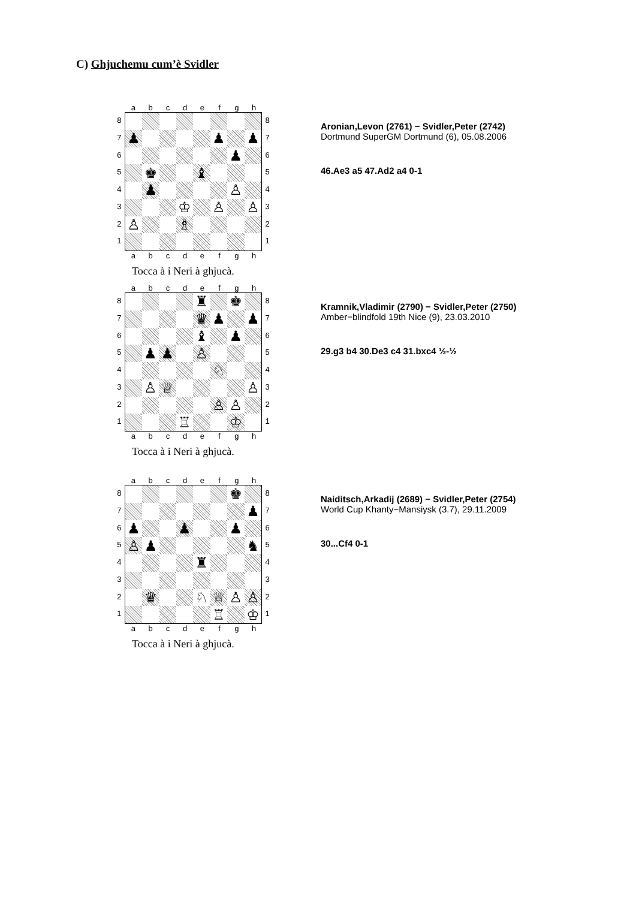C) Ghjuchemu cum’è Svidler
abcdefgh
87654321
| ♟ | | | | | ♟ | | ♟ |
| | | | | | | ♟ | |
| | ♚ | | | ♝ | | | |
| | ♟ | | | | | ♙ | |
| | | | ♔ | | ♙ | | ♙ |
| ♙ | | | ♗ | | | | |
87654321
abcdefgh
Tocca à i Neri à ghjucà.
Aronian,Levon (2761) − Svidler,Peter (2742)
Dortmund SuperGM Dortmund (6), 05.08.2006
46.Ae3 a5 47.Ad2 a4 0-1
abcdefgh
87654321
| | | | | ♜ | | ♚ | |
| | | | | ♛ | ♟ | | ♟ |
| | | | | ♝ | | ♟ | |
| | ♟ | ♟ | | ♙ | | | |
| | | | | | ♘ | | |
| | ♙ | ♕ | | | | | ♙ |
| | | | | | ♙ | ♙ | |
| | | | ♖ | | | ♔ | |
87654321
abcdefgh
Tocca à i Neri à ghjucà.
Kramnik,Vladimir (2790) − Svidler,Peter (2750)
Amber−blindfold 19th Nice (9), 23.03.2010
29.g3 b4 30.De3 c4 31.bxc4 ½-½
abcdefgh
87654321
| | | | | | | ♚ | |
| | | | | | | | ♟ |
| ♟ | | | ♟ | | | ♟ | |
| ♙ | ♟ | | | | | | ♞ |
| | | | | ♜ | | | |
| | ♛ | | | ♘ | ♕ | ♙ | ♙ |
| | | | | | ♖ | | ♔ |
87654321
abcdefgh
Tocca à i Neri à ghjucà.
Naiditsch,Arkadij (2689) − Svidler,Peter (2754)
World Cup Khanty−Mansiysk (3.7), 29.11.2009
30...Cf4 0-1